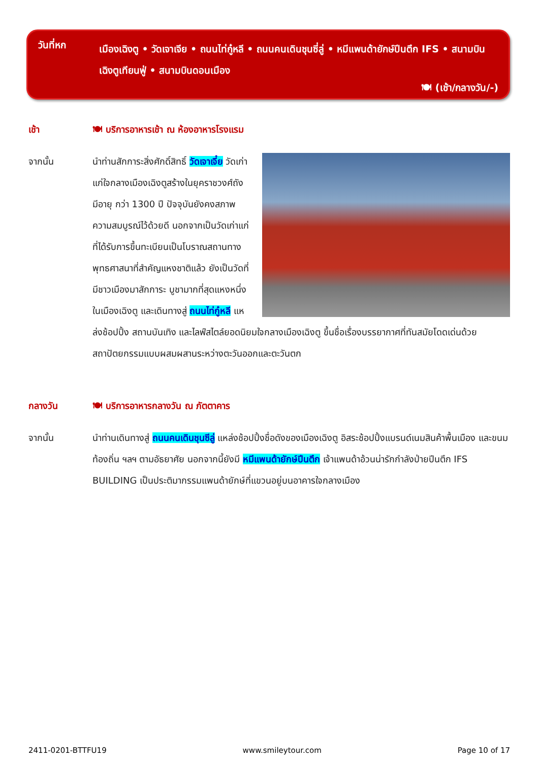วันที่หก
เมืองเฉิงตู • วัดเจาเจีย • ถนนไท่กู๋หลี • ถนนคนเดินชุนซี่ลู่ • หมีแพนด้ายักษ์ปีนตึก IFS • สนามบินเฉิงตูเทียนฟู่ • สนามบินดอนเมือง
🍽 (เช้า/กลางวัน/-)
เช้า
🍽 บริการอาหารเช้า ณ ห้องอาหารโรงแรม
จากนั้น
นำท่านสักการะสิ่งศักดิ์สิทธิ์ วัดเจาเจี๋ย วัดเก่าแก่ใจกลางเมืองเฉิงตูสร้างในยุคราชวงศ์ถัง มีอายุ กว่า 1300 ปี ปัจจุบันยังคงสภาพความสมบูรณ์ไว้ด้วยดี นอกจากเป็นวัดเก่าแก่ที่ได้รับการขึ้นทะเบียนเป็นโบราณสถานทางพุทธศาสนาที่สำคัญแหงชาติแล้ว ยังเป็นวัดที่มีชาวเมืองมาสักการะ บูชามากที่สุดแหงหนึ่งในเมืองเฉิงตู และเดินทางสู่ ถนนไท่กู๋หลี แหล่งช้อปปิ้ง สถานบันเทิง และไลฟ์สไตล์ยอดนิยมใจกลางเมืองเฉิงตู ขึ้นชื่อเรื่องบรรยากาศที่ทันสมัยโดดเด่นด้วยสถาปัตยกรรมแบบผสมผสานระหว่างตะวันออกและตะวันตก
กลางวัน
🍽 บริการอาหารกลางวัน ณ ภัตตาคาร
จากนั้น
นำท่านเดินทางสู่ ถนนคนเดินชุนซีลู่ แหล่งช้อปปิ้งชื่อดังของเมืองเฉิงตู อิสระช้อปปิ้งแบรนด์เนมสินค้าพื้นเมือง และขนมท้องถิ่น ฯลฯ ตามอัธยาศัย นอกจากนี้ยังมี หมีแพนด้ายักษ์ปีนตึก เจ้าแพนด้าอ้วนน่ารักกำลังป่ายปีนตึก IFS BUILDING เป็นประติมากรรมแพนด้ายักษ์ที่แขวนอยู่บนอาคารใจกลางเมือง
2411-0201-BTTFU19 www.smileytour.com Page 10 of 17